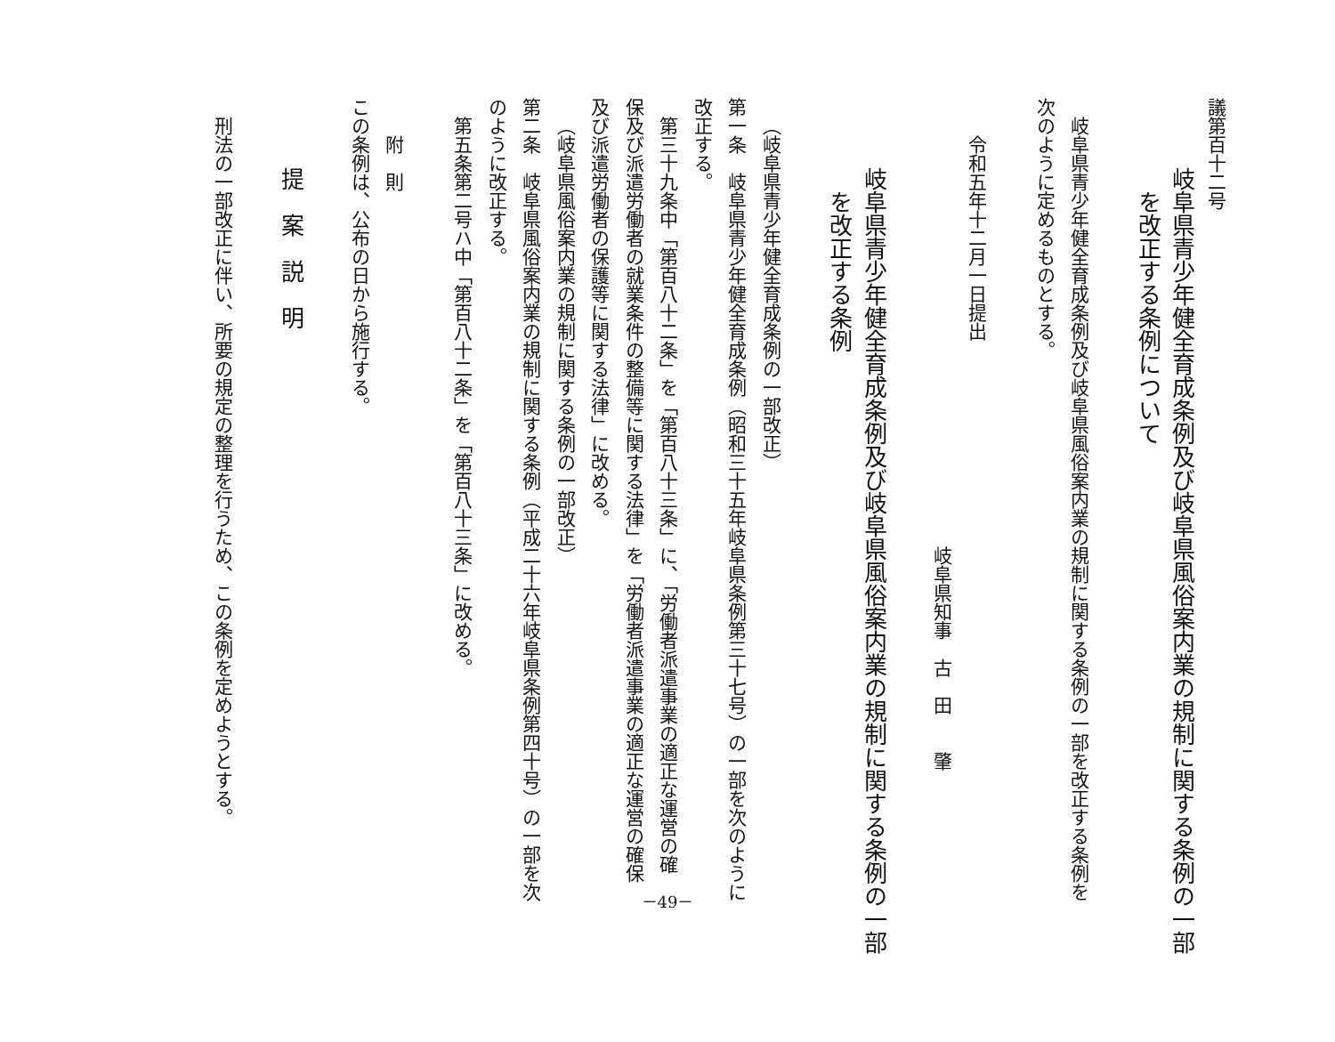議第百十二号
岐阜県青少年健全育成条例及び岐阜県風俗案内業の規制に関する条例の一部
を改正する条例について
岐阜県青少年健全育成条例及び岐阜県風俗案内業の規制に関する条例の一部を改正する条例を
次のように定めるものとする。
令和五年十二月一日提出
岐阜県知事　古　田　　肇
岐阜県青少年健全育成条例及び岐阜県風俗案内業の規制に関する条例の一部
を改正する条例
（岐阜県青少年健全育成条例の一部改正）
第一条　岐阜県青少年健全育成条例（昭和三十五年岐阜県条例第三十七号）の一部を次のように
改正する。
第三十九条中「第百八十二条」を「第百八十三条」に、「労働者派遣事業の適正な運営の確
保及び派遣労働者の就業条件の整備等に関する法律」を「労働者派遣事業の適正な運営の確保
及び派遣労働者の保護等に関する法律」に改める。
（岐阜県風俗案内業の規制に関する条例の一部改正）
第二条　岐阜県風俗案内業の規制に関する条例（平成二十六年岐阜県条例第四十号）の一部を次
のように改正する。
第五条第二号ハ中「第百八十二条」を「第百八十三条」に改める。
附　則
この条例は、公布の日から施行する。
提　案　説　明
刑法の一部改正に伴い、所要の規定の整理を行うため、この条例を定めようとする。
－49－